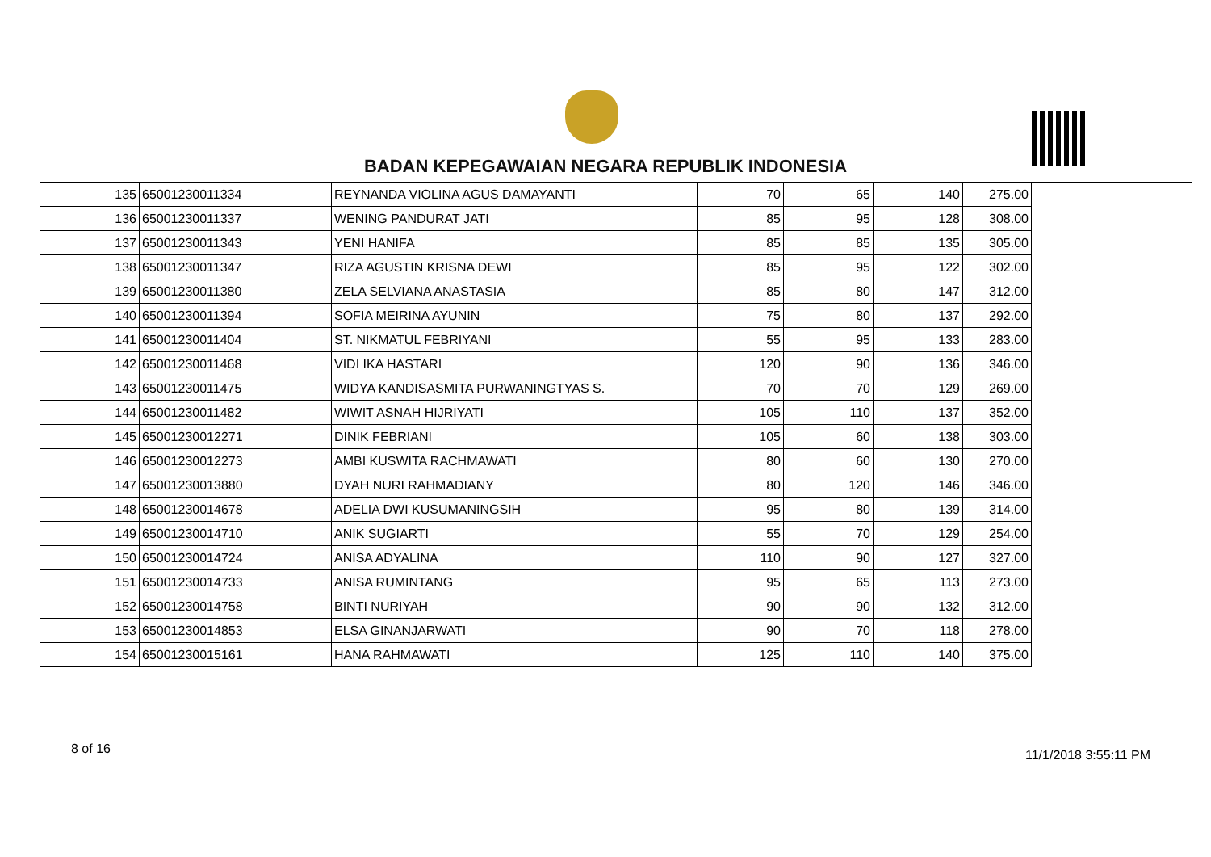BADAN KEPEGAWAIAN NEGARA REPUBLIK INDONESIA
| 135 | 65001230011334 | REYNANDA VIOLINA AGUS DAMAYANTI | 70 | 65 | 140 | 275.00 |
| 136 | 65001230011337 | WENING PANDURAT JATI | 85 | 95 | 128 | 308.00 |
| 137 | 65001230011343 | YENI HANIFA | 85 | 85 | 135 | 305.00 |
| 138 | 65001230011347 | RIZA AGUSTIN KRISNA DEWI | 85 | 95 | 122 | 302.00 |
| 139 | 65001230011380 | ZELA SELVIANA ANASTASIA | 85 | 80 | 147 | 312.00 |
| 140 | 65001230011394 | SOFIA MEIRINA AYUNIN | 75 | 80 | 137 | 292.00 |
| 141 | 65001230011404 | ST. NIKMATUL FEBRIYANI | 55 | 95 | 133 | 283.00 |
| 142 | 65001230011468 | VIDI IKA HASTARI | 120 | 90 | 136 | 346.00 |
| 143 | 65001230011475 | WIDYA KANDISASMITA PURWANINGTYAS S. | 70 | 70 | 129 | 269.00 |
| 144 | 65001230011482 | WIWIT ASNAH HIJRIYATI | 105 | 110 | 137 | 352.00 |
| 145 | 65001230012271 | DINIK FEBRIANI | 105 | 60 | 138 | 303.00 |
| 146 | 65001230012273 | AMBI KUSWITA RACHMAWATI | 80 | 60 | 130 | 270.00 |
| 147 | 65001230013880 | DYAH NURI RAHMADIANY | 80 | 120 | 146 | 346.00 |
| 148 | 65001230014678 | ADELIA DWI KUSUMANINGSIH | 95 | 80 | 139 | 314.00 |
| 149 | 65001230014710 | ANIK SUGIARTI | 55 | 70 | 129 | 254.00 |
| 150 | 65001230014724 | ANISA ADYALINA | 110 | 90 | 127 | 327.00 |
| 151 | 65001230014733 | ANISA RUMINTANG | 95 | 65 | 113 | 273.00 |
| 152 | 65001230014758 | BINTI NURIYAH | 90 | 90 | 132 | 312.00 |
| 153 | 65001230014853 | ELSA GINANJARWATI | 90 | 70 | 118 | 278.00 |
| 154 | 65001230015161 | HANA RAHMAWATI | 125 | 110 | 140 | 375.00 |
8 of 16 11/1/2018 3:55:11 PM